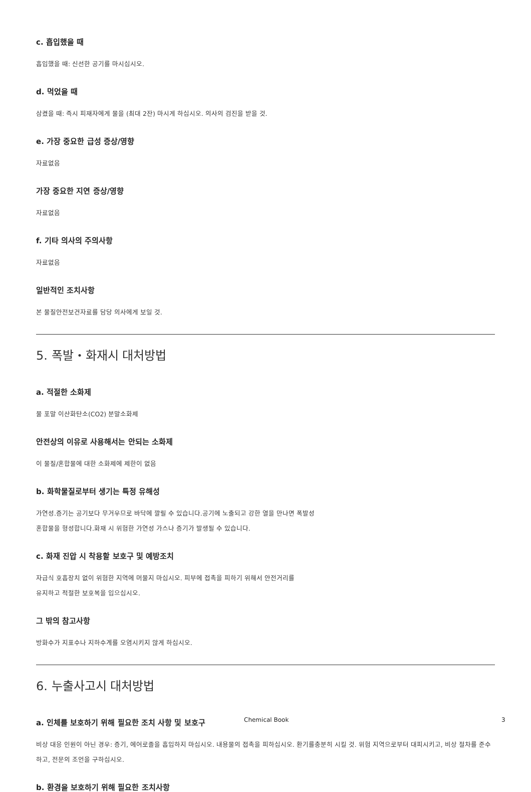c. 흡입했을 때
흡입했을 때: 신선한 공기를 마시십시오.
d. 먹었을 때
삼켰을 때: 즉시 피재자에게 물을 (최대 2잔) 마시게 하십시오. 의사의 검진을 받을 것.
e. 가장 중요한 급성 증상/영향
자료없음
가장 중요한 지연 증상/영향
자료없음
f. 기타 의사의 주의사항
자료없음
일반적인 조치사항
본 물질안전보건자료를 담당 의사에게 보일 것.
5. 폭발・화재시 대처방법
a. 적절한 소화제
물 포말 이산화탄소(CO2) 분말소화제
안전상의 이유로 사용해서는 안되는 소화제
이 물질/혼합물에 대한 소화제에 제한이 없음
b. 화학물질로부터 생기는 특정 유해성
가연성.증기는 공기보다 무거우므로 바닥에 깔릴 수 있습니다.공기에 노출되고 강한 열을 만나면 폭발성
혼합물을 형성합니다.화재 시 위험한 가연성 가스나 증기가 발생될 수 있습니다.
c. 화재 진압 시 착용할 보호구 및 예방조치
자급식 호흡장치 없이 위험한 지역에 머물지 마십시오. 피부에 접촉을 피하기 위해서 안전거리를
유지하고 적절한 보호복을 입으십시오.
그 밖의 참고사항
방화수가 지표수나 지하수계를 오염시키지 않게 하십시오.
6. 누출사고시 대처방법
a. 인체를 보호하기 위해 필요한 조치 사항 및 보호구
비상 대응 인원이 아닌 경우: 증기, 에어로졸을 흡입하지 마십시오. 내용물의 접촉을 피하십시오. 환기를충분히 시킬 것. 위험 지역으로부터 대피시키고, 비상 절차를 준수하고, 전문의 조언을 구하십시오.
b. 환경을 보호하기 위해 필요한 조치사항
Chemical Book 3